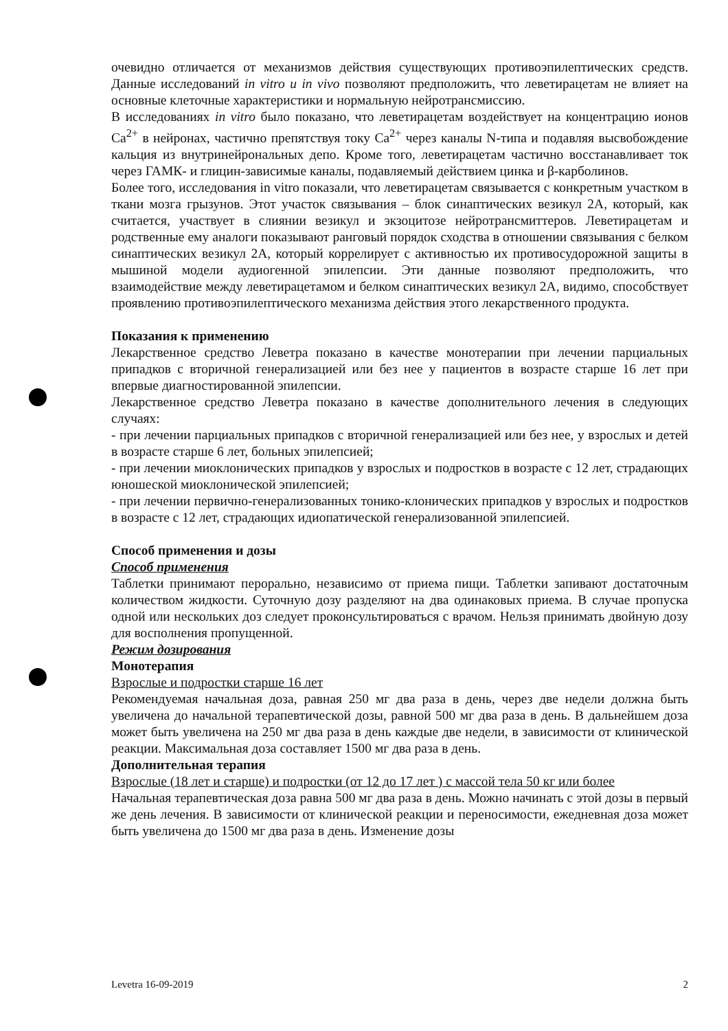очевидно отличается от механизмов действия существующих противоэпилептических средств. Данные исследований in vitro u in vivo позволяют предположить, что леветирацетам не влияет на основные клеточные характеристики и нормальную нейротрансмиссию.
В исследованиях in vitro было показано, что леветирацетам воздействует на концентрацию ионов Ca<sup>2+</sup> в нейронах, частично препятствуя току Ca<sup>2+</sup> через каналы N-типа и подавляя высвобождение кальция из внутринейрональных депо. Кроме того, леветирацетам частично восстанавливает ток через ГАМК- и глицин-зависимые каналы, подавляемый действием цинка и β-карболинов.
Более того, исследования in vitro показали, что леветирацетам связывается с конкретным участком в ткани мозга грызунов. Этот участок связывания – блок синаптических везикул 2А, который, как считается, участвует в слиянии везикул и экзоцитозе нейротрансмиттеров. Леветирацетам и родственные ему аналоги показывают ранговый порядок сходства в отношении связывания с белком синаптических везикул 2А, который коррелирует с активностью их противосудорожной защиты в мышиной модели аудиогенной эпилепсии. Эти данные позволяют предположить, что взаимодействие между леветирацетамом и белком синаптических везикул 2А, видимо, способствует проявлению противоэпилептического механизма действия этого лекарственного продукта.
Показания к применению
Лекарственное средство Леветра показано в качестве монотерапии при лечении парциальных припадков с вторичной генерализацией или без нее у пациентов в возрасте старше 16 лет при впервые диагностированной эпилепсии.
Лекарственное средство Леветра показано в качестве дополнительного лечения в следующих случаях:
- при лечении парциальных припадков с вторичной генерализацией или без нее, у взрослых и детей в возрасте старше 6 лет, больных эпилепсией;
- при лечении миоклонических припадков у взрослых и подростков в возрасте с 12 лет, страдающих юношеской миоклонической эпилепсией;
- при лечении первично-генерализованных тонико-клонических припадков у взрослых и подростков в возрасте с 12 лет, страдающих идиопатической генерализованной эпилепсией.
Способ применения и дозы
Способ применения
Таблетки принимают перорально, независимо от приема пищи. Таблетки запивают достаточным количеством жидкости. Суточную дозу разделяют на два одинаковых приема. В случае пропуска одной или нескольких доз следует проконсультироваться с врачом. Нельзя принимать двойную дозу для восполнения пропущенной.
Режим дозирования
Монотерапия
Взрослые и подростки старше 16 лет
Рекомендуемая начальная доза, равная 250 мг два раза в день, через две недели должна быть увеличена до начальной терапевтической дозы, равной 500 мг два раза в день. В дальнейшем доза может быть увеличена на 250 мг два раза в день каждые две недели, в зависимости от клинической реакции. Максимальная доза составляет 1500 мг два раза в день.
Дополнительная терапия
Взрослые (18 лет и старше) и подростки (от 12 до 17 лет ) с массой тела 50 кг или более
Начальная терапевтическая доза равна 500 мг два раза в день. Можно начинать с этой дозы в первый же день лечения. В зависимости от клинической реакции и переносимости, ежедневная доза может быть увеличена до 1500 мг два раза в день. Изменение дозы
Levetra 16-09-2019 2